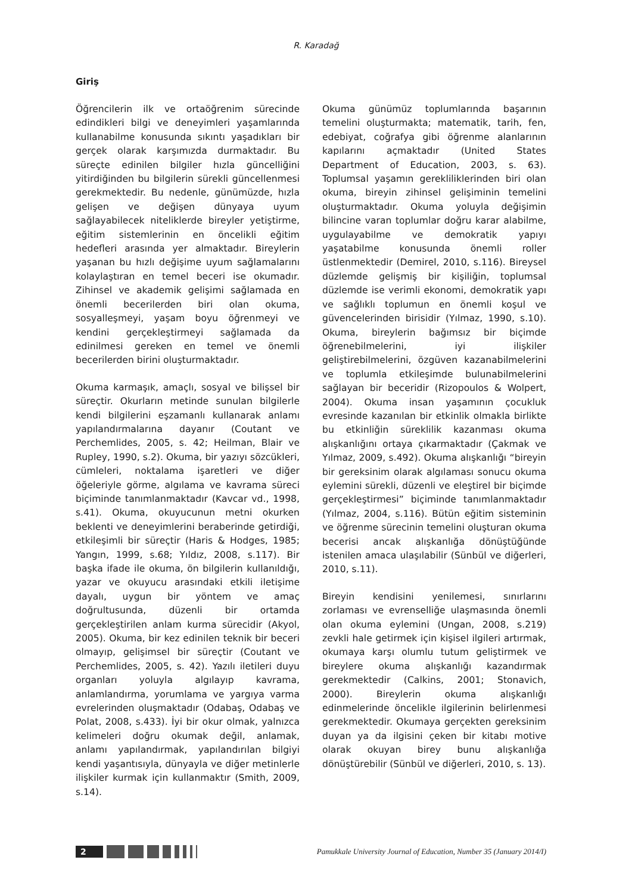R. Karadağ
Giriş
Öğrencilerin ilk ve ortaöğrenim sürecinde edindikleri bilgi ve deneyimleri yaşamlarında kullanabilme konusunda sıkıntı yaşadıkları bir gerçek olarak karşımızda durmaktadır. Bu süreçte edinilen bilgiler hızla güncelliğini yitirdiğinden bu bilgilerin sürekli güncellenmesi gerekmektedir. Bu nedenle, günümüzde, hızla gelişen ve değişen dünyaya uyum sağlayabilecek niteliklerde bireyler yetiştirme, eğitim sistemlerinin en öncelikli eğitim hedefleri arasında yer almaktadır. Bireylerin yaşanan bu hızlı değişime uyum sağlamalarını kolaylaştıran en temel beceri ise okumadır. Zihinsel ve akademik gelişimi sağlamada en önemli becerilerden biri olan okuma, sosyalleşmeyi, yaşam boyu öğrenmeyi ve kendini gerçekleştirmeyi sağlamada da edinilmesi gereken en temel ve önemli becerilerden birini oluşturmaktadır.
Okuma karmaşık, amaçlı, sosyal ve bilişsel bir süreçtir. Okurların metinde sunulan bilgilerle kendi bilgilerini eşzamanlı kullanarak anlamı yapılandırmalarına dayanır (Coutant ve Perchemlides, 2005, s. 42; Heilman, Blair ve Rupley, 1990, s.2). Okuma, bir yazıyı sözcükleri, cümleleri, noktalama işaretleri ve diğer öğeleriyle görme, algılama ve kavrama süreci biçiminde tanımlanmaktadır (Kavcar vd., 1998, s.41). Okuma, okuyucunun metni okurken beklenti ve deneyimlerini beraberinde getirdiği, etkileşimli bir süreçtir (Haris & Hodges, 1985; Yangın, 1999, s.68; Yıldız, 2008, s.117). Bir başka ifade ile okuma, ön bilgilerin kullanıldığı, yazar ve okuyucu arasındaki etkili iletişime dayalı, uygun bir yöntem ve amaç doğrultusunda, düzenli bir ortamda gerçekleştirilen anlam kurma sürecidir (Akyol, 2005). Okuma, bir kez edinilen teknik bir beceri olmayıp, gelişimsel bir süreçtir (Coutant ve Perchemlides, 2005, s. 42). Yazılı iletileri duyu organları yoluyla algılayıp kavrama, anlamlandırma, yorumlama ve yargıya varma evrelerinden oluşmaktadır (Odabaş, Odabaş ve Polat, 2008, s.433). İyi bir okur olmak, yalnızca kelimeleri doğru okumak değil, anlamak, anlamı yapılandırmak, yapılandırılan bilgiyi kendi yaşantısıyla, dünyayla ve diğer metinlerle ilişkiler kurmak için kullanmaktır (Smith, 2009, s.14).
Okuma günümüz toplumlarında başarının temelini oluşturmakta; matematik, tarih, fen, edebiyat, coğrafya gibi öğrenme alanlarının kapılarını açmaktadır (United States Department of Education, 2003, s. 63). Toplumsal yaşamın gerekliliklerinden biri olan okuma, bireyin zihinsel gelişiminin temelini oluşturmaktadır. Okuma yoluyla değişimin bilincine varan toplumlar doğru karar alabilme, uygulayabilme ve demokratik yapıyı yaşatabilme konusunda önemli roller üstlenmektedir (Demirel, 2010, s.116). Bireysel düzlemde gelişmiş bir kişiliğin, toplumsal düzlemde ise verimli ekonomi, demokratik yapı ve sağlıklı toplumun en önemli koşul ve güvencelerinden birisidir (Yılmaz, 1990, s.10). Okuma, bireylerin bağımsız bir biçimde öğrenebilmelerini, iyi ilişkiler geliştirebilmelerini, özgüven kazanabilmelerini ve toplumla etkileşimde bulunabilmelerini sağlayan bir beceridir (Rizopoulos & Wolpert, 2004). Okuma insan yaşamının çocukluk evresinde kazanılan bir etkinlik olmakla birlikte bu etkinliğin süreklilik kazanması okuma alışkanlığını ortaya çıkarmaktadır (Çakmak ve Yılmaz, 2009, s.492). Okuma alışkanlığı “bireyin bir gereksinim olarak algılaması sonucu okuma eylemini sürekli, düzenli ve eleştirel bir biçimde gerçekleştirmesi” biçiminde tanımlanmaktadır (Yılmaz, 2004, s.116). Bütün eğitim sisteminin ve öğrenme sürecinin temelini oluşturan okuma becerisi ancak alışkanlığa dönüştüğünde istenilen amaca ulaşılabilir (Sünbül ve diğerleri, 2010, s.11).
Bireyin kendisini yenilemesi, sınırlarını zorlaması ve evrenselliğe ulaşmasında önemli olan okuma eylemini (Ungan, 2008, s.219) zevkli hale getirmek için kişisel ilgileri artırmak, okumaya karşı olumlu tutum geliştirmek ve bireylere okuma alışkanlığı kazandırmak gerekmektedir (Calkins, 2001; Stonavich, 2000). Bireylerin okuma alışkanlığı edinmelerinde öncelikle ilgilerinin belirlenmesi gerekmektedir. Okumaya gerçekten gereksinim duyan ya da ilgisini çeken bir kitabı motive olarak okuyan birey bunu alışkanlığa dönüştürebilir (Sünbül ve diğerleri, 2010, s. 13).
2
Pamukkale University Journal of Education, Number 35 (January 2014/I)